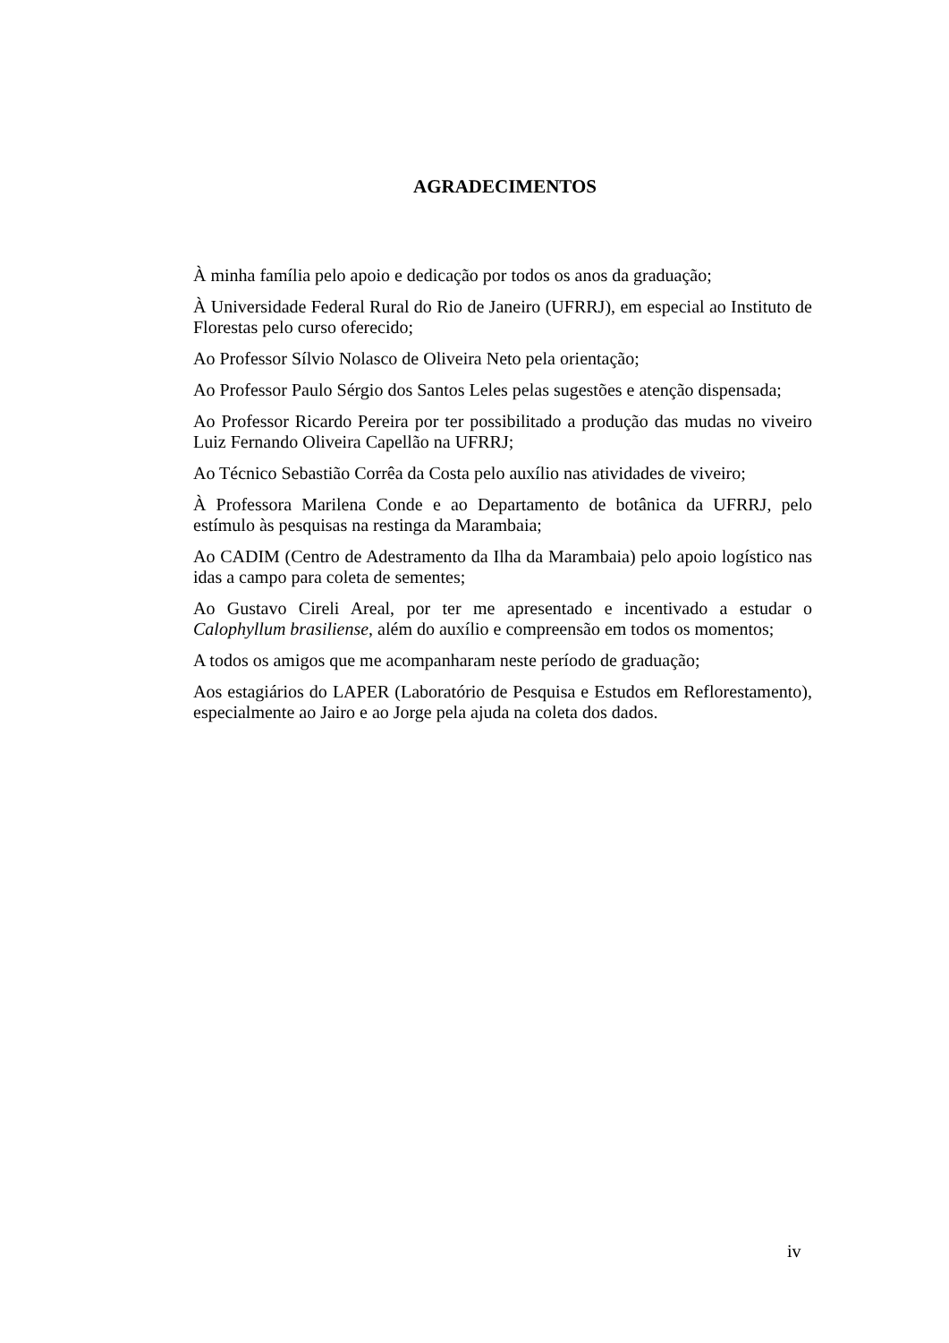AGRADECIMENTOS
À minha família pelo apoio e dedicação por todos os anos da graduação;
À Universidade Federal Rural do Rio de Janeiro (UFRRJ), em especial ao Instituto de Florestas pelo curso oferecido;
Ao Professor Sílvio Nolasco de Oliveira Neto pela orientação;
Ao Professor Paulo Sérgio dos Santos Leles pelas sugestões e atenção dispensada;
Ao Professor Ricardo Pereira por ter possibilitado a produção das mudas no viveiro Luiz Fernando Oliveira Capellão na UFRRJ;
Ao Técnico Sebastião Corrêa da Costa pelo auxílio nas atividades de viveiro;
À Professora Marilena Conde e ao Departamento de botânica da UFRRJ, pelo estímulo às pesquisas na restinga da Marambaia;
Ao CADIM (Centro de Adestramento da Ilha da Marambaia) pelo apoio logístico nas idas a campo para coleta de sementes;
Ao Gustavo Cireli Areal, por ter me apresentado e incentivado a estudar o Calophyllum brasiliense, além do auxílio e compreensão em todos os momentos;
A todos os amigos que me acompanharam neste período de graduação;
Aos estagiários do LAPER (Laboratório de Pesquisa e Estudos em Reflorestamento), especialmente ao Jairo e ao Jorge pela ajuda na coleta dos dados.
iv